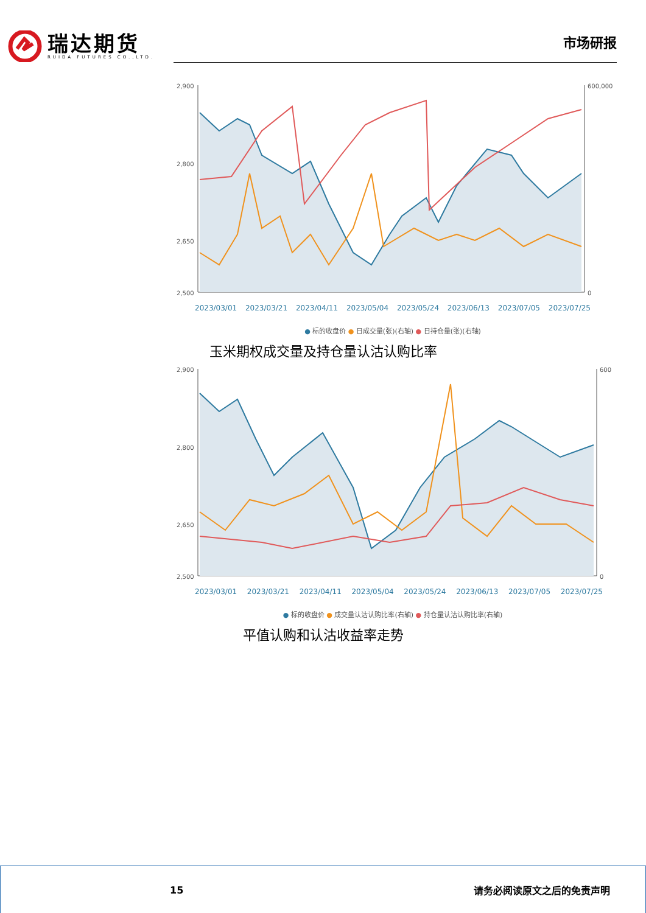瑞达期货
RUIDA FUTURES CO.,LTD.
市场研报
2,900
2,800
2,650
2,500
600,000
0
2023/03/01 2023/03/21 2023/04/11 2023/05/04 2023/05/24 2023/06/13 2023/07/05 2023/07/25
● 标的收盘价 ● 日成交量(张)(右轴) ● 日持仓量(张)(右轴)
玉米期权成交量及持仓量认沽认购比率
2,900
2,800
2,650
2,500
600
0
2023/03/01 2023/03/21 2023/04/11 2023/05/04 2023/05/24 2023/06/13 2023/07/05 2023/07/25
● 标的收盘价 ● 成交量认沽认购比率(右轴) ● 持仓量认沽认购比率(右轴)
平值认购和认沽收益率走势
15 请务必阅读原文之后的免责声明